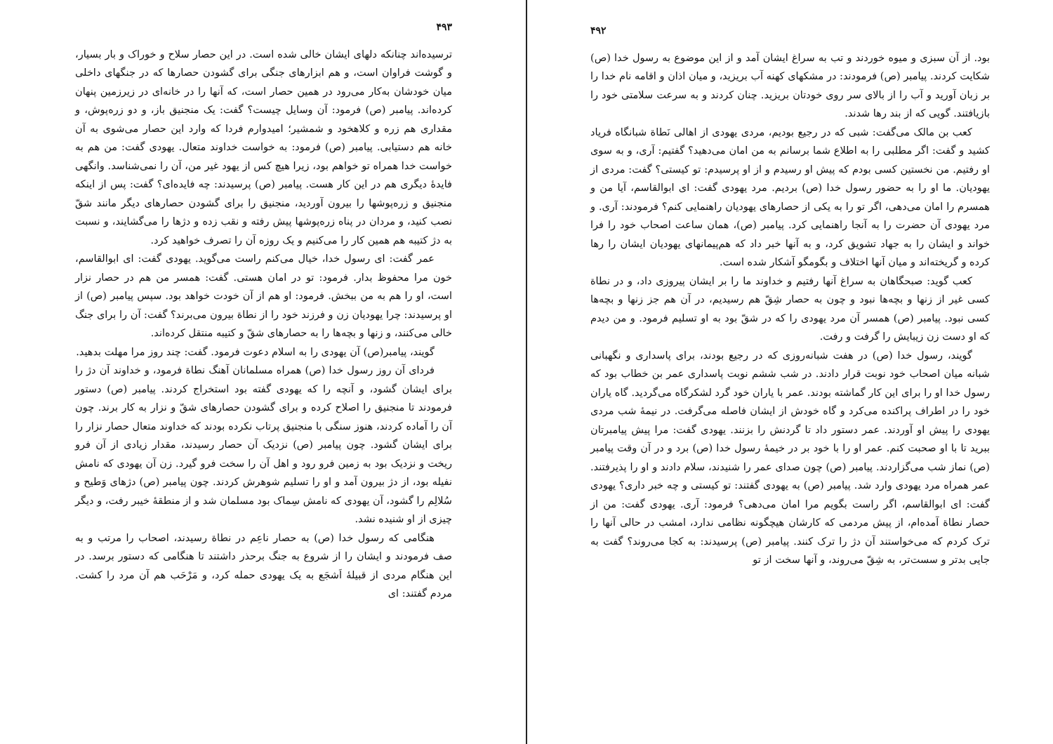۴۹۲
بود. از آن سبزی و میوه خوردند و تب به سراغ ایشان آمد و از این موضوع به رسول خدا (ص) شکایت کردند. پیامبر (ص) فرمودند: در مشکهای کهنه آب بریزید، و میان اذان و اقامه نام خدا را بر زبان آورید و آب را از بالای سر روی خودتان بریزید. چنان کردند و به سرعت سلامتی خود را بازیافتند. گویی که از بند رها شدند.
کعب بن مالک می‌گفت: شبی که در رجیع بودیم، مردی یهودی از اهالی نَطاة شبانگاه فریاد کشید و گفت: اگر مطلبی را به اطلاع شما برسانم به من امان می‌دهید؟ گفتیم: آری، و به سوی او رفتیم. من نخستین کسی بودم که پیش او رسیدم و از او پرسیدم: تو کیستی؟ گفت: مردی از یهودیان. ما او را به حضور رسول خدا (ص) بردیم. مرد یهودی گفت: ای ابوالقاسم، آیا من و همسرم را امان می‌دهی، اگر تو را به یکی از حصارهای یهودیان راهنمایی کنم؟ فرمودند: آری. و مرد یهودی آن حضرت را به آنجا راهنمایی کرد. پیامبر (ص)، همان ساعت اصحاب خود را فرا خواند و ایشان را به جهاد تشویق کرد، و به آنها خبر داد که هم‌پیمانهای یهودیان ایشان را رها کرده و گریخته‌اند و میان آنها اختلاف و بگومگو آشکار شده است.
کعب گوید: صبحگاهان به سراغ آنها رفتیم و خداوند ما را بر ایشان پیروزی داد، و در نطاة کسی غیر از زنها و بچه‌ها نبود و چون به حصار شِقّ هم رسیدیم، در آن هم جز زنها و بچه‌ها کسی نبود. پیامبر (ص) همسر آن مرد یهودی را که در شقّ بود به او تسلیم فرمود. و من دیدم که او دست زن زیبایش را گرفت و رفت.
گویند، رسول خدا (ص) در هفت شبانه‌روزی که در رجیع بودند، برای پاسداری و نگهبانی شبانه میان اصحاب خود نوبت قرار دادند. در شب ششم نوبت پاسداری عمر بن خطاب بود که رسول خدا او را برای این کار گماشته بودند. عمر با یاران خود گرد لشکرگاه می‌گردید. گاه یاران خود را در اطراف پراکنده می‌کرد و گاه خودش از ایشان فاصله می‌گرفت. در نیمهٔ شب مردی یهودی را پیش او آوردند. عمر دستور داد تا گردنش را بزنند. یهودی گفت: مرا پیش پیامبرتان ببرید تا با او صحبت کنم. عمر او را با خود بر در خیمهٔ رسول خدا (ص) برد و در آن وقت پیامبر (ص) نماز شب می‌گزاردند. پیامبر (ص) چون صدای عمر را شنیدند، سلام دادند و او را پذیرفتند. عمر همراه مرد یهودی وارد شد. پیامبر (ص) به یهودی گفتند: تو کیستی و چه خبر داری؟ یهودی گفت: ای ابوالقاسم، اگر راست بگویم مرا امان می‌دهی؟ فرمود: آری. یهودی گفت: من از حصار نطاة آمده‌ام، از پیش مردمی که کارشان هیچگونه نظامی ندارد، امشب در حالی آنها را ترک کردم که می‌خواستند آن دژ را ترک کنند. پیامبر (ص) پرسیدند: به کجا می‌روند؟ گفت به جایی بدتر و سست‌تر، به شِقّ می‌روند، و آنها سخت از تو
۴۹۳
ترسیده‌اند چنانکه دلهای ایشان خالی شده است. در این حصار سلاح و خوراک و بار بسیار، و گوشت فراوان است، و هم ابزارهای جنگی برای گشودن حصارها که در جنگهای داخلی میان خودشان به‌کار می‌رود در همین حصار است، که آنها را در خانه‌ای در زیرزمین پنهان کرده‌اند. پیامبر (ص) فرمود: آن وسایل چیست؟ گفت: یک منجنیق باز، و دو زره‌پوش، و مقداری هم زره و کلاهخود و شمشیر؛ امیدوارم فردا که وارد این حصار می‌شوی به آن خانه هم دستیابی. پیامبر (ص) فرمود: به خواست خداوند متعال. یهودی گفت: من هم به خواست خدا همراه تو خواهم بود، زیرا هیچ کس از یهود غیر من، آن را نمی‌شناسد. وانگهی فایدهٔ دیگری هم در این کار هست. پیامبر (ص) پرسیدند: چه فایده‌ای؟ گفت: پس از اینکه منجنیق و زره‌پوشها را بیرون آوردید، منجنیق را برای گشودن حصارهای دیگر مانند شقّ نصب کنید، و مردان در پناه زره‌پوشها پیش رفته و نقب زده و دژها را می‌گشایند، و نسبت به دژ کتیبه هم همین کار را می‌کنیم و یک روزه آن را تصرف خواهید کرد.
عمر گفت: ای رسول خدا، خیال می‌کنم راست می‌گوید. یهودی گفت: ای ابوالقاسم، خون مرا محفوظ بدار. فرمود: تو در امان هستی. گفت: همسر من هم در حصار نزار است، او را هم به من ببخش. فرمود: او هم از آن خودت خواهد بود. سپس پیامبر (ص) از او پرسیدند: چرا یهودیان زن و فرزند خود را از نطاة بیرون می‌برند؟ گفت: آن را برای جنگ خالی می‌کنند، و زنها و بچه‌ها را به حصارهای شقّ و کتیبه منتقل کرده‌اند.
گویند، پیامبر(ص) آن یهودی را به اسلام دعوت فرمود. گفت: چند روز مرا مهلت بدهید.
فردای آن روز رسول خدا (ص) همراه مسلمانان آهنگ نطاة فرمود، و خداوند آن دژ را برای ایشان گشود، و آنچه را که یهودی گفته بود استخراج کردند. پیامبر (ص) دستور فرمودند تا منجنیق را اصلاح کرده و برای گشودن حصارهای شقّ و نزار به کار برند. چون آن را آماده کردند، هنوز سنگی با منجنیق پرتاب نکرده بودند که خداوند متعال حصار نزار را برای ایشان گشود. چون پیامبر (ص) نزدیک آن حصار رسیدند، مقدار زیادی از آن فرو ریخت و نزدیک بود به زمین فرو رود و اهل آن را سخت فرو گیرد. زن آن یهودی که نامش نفیله بود، از دژ بیرون آمد و او را تسلیم شوهرش کردند. چون پیامبر (ص) دژهای وَطیح و سُلالِم را گشود، آن یهودی که نامش سِماک بود مسلمان شد و از منطقهٔ خیبر رفت، و دیگر چیزی از او شنیده نشد.
هنگامی که رسول خدا (ص) به حصار ناعِم در نطاة رسیدند، اصحاب را مرتب و به صف فرمودند و ایشان را از شروع به جنگ برحذر داشتند تا هنگامی که دستور برسد. در این هنگام مردی از قبیلهٔ اَشجَع به یک یهودی حمله کرد، و مَرْحَب هم آن مرد را کشت. مردم گفتند: ای